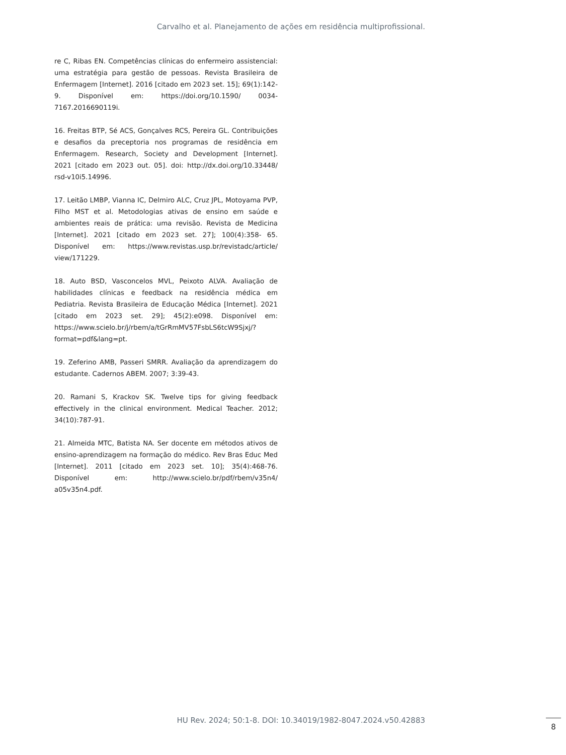Carvalho et al. Planejamento de ações em residência multiprofissional.
re C, Ribas EN. Competências clínicas do enfermeiro assistencial: uma estratégia para gestão de pessoas. Revista Brasileira de Enfermagem [Internet]. 2016 [citado em 2023 set. 15]; 69(1):142-9. Disponível em: https://doi.org/10.1590/ 0034-7167.2016690119i.
16. Freitas BTP, Sé ACS, Gonçalves RCS, Pereira GL. Contribuições e desafios da preceptoria nos programas de residência em Enfermagem. Research, Society and Development [Internet]. 2021 [citado em 2023 out. 05]. doi: http://dx.doi.org/10.33448/ rsd-v10i5.14996.
17. Leitão LMBP, Vianna IC, Delmiro ALC, Cruz JPL, Motoyama PVP, Filho MST et al. Metodologias ativas de ensino em saúde e ambientes reais de prática: uma revisão. Revista de Medicina [Internet]. 2021 [citado em 2023 set. 27]; 100(4):358- 65. Disponível em: https://www.revistas.usp.br/revistadc/article/ view/171229.
18. Auto BSD, Vasconcelos MVL, Peixoto ALVA. Avaliação de habilidades clínicas e feedback na residência médica em Pediatria. Revista Brasileira de Educação Médica [Internet]. 2021 [citado em 2023 set. 29]; 45(2):e098. Disponível em: https://www.scielo.br/j/rbem/a/tGrRmMV57FsbLS6tcW9Sjxj/?format=pdf&lang=pt.
19. Zeferino AMB, Passeri SMRR. Avaliação da aprendizagem do estudante. Cadernos ABEM. 2007; 3:39-43.
20. Ramani S, Krackov SK. Twelve tips for giving feedback effectively in the clinical environment. Medical Teacher. 2012; 34(10):787-91.
21. Almeida MTC, Batista NA. Ser docente em métodos ativos de ensino-aprendizagem na formação do médico. Rev Bras Educ Med [Internet]. 2011 [citado em 2023 set. 10]; 35(4):468-76. Disponível em: http://www.scielo.br/pdf/rbem/v35n4/ a05v35n4.pdf.
HU Rev. 2024; 50:1-8. DOI: 10.34019/1982-8047.2024.v50.42883
8